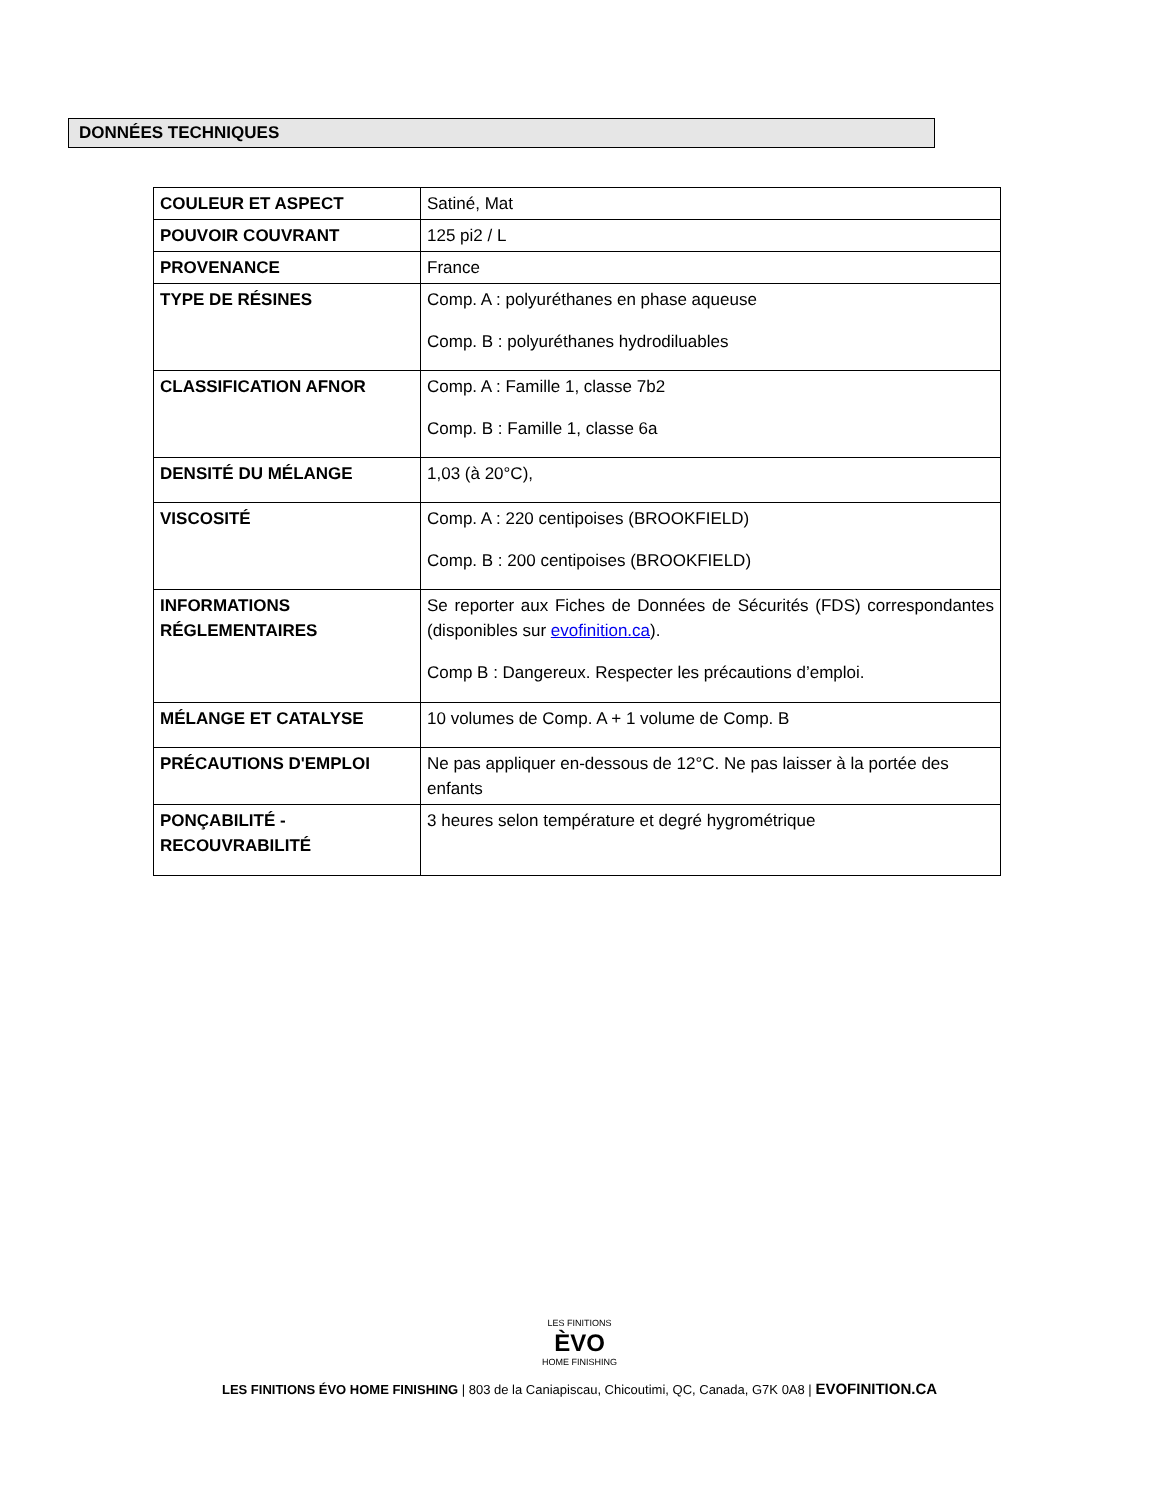DONNÉES TECHNIQUES
| COULEUR ET ASPECT | Satiné, Mat |
| POUVOIR COUVRANT | 125 pi2 / L |
| PROVENANCE | France |
| TYPE DE RÉSINES | Comp. A : polyuréthanes en phase aqueuse Comp. B : polyuréthanes hydrodiluables |
| CLASSIFICATION AFNOR | Comp. A : Famille 1, classe 7b2 Comp. B : Famille 1, classe 6a |
| DENSITÉ DU MÉLANGE | 1,03 (à 20°C), |
| VISCOSITÉ | Comp. A : 220 centipoises (BROOKFIELD) Comp. B : 200 centipoises (BROOKFIELD) |
| INFORMATIONS RÉGLEMENTAIRES | Se reporter aux Fiches de Données de Sécurités (FDS) correspondantes (disponibles sur evofinition.ca ). Comp B : Dangereux. Respecter les précautions d’emploi. |
| MÉLANGE ET CATALYSE | 10 volumes de Comp. A + 1 volume de Comp. B |
| PRÉCAUTIONS D'EMPLOI | Ne pas appliquer en-dessous de 12°C. Ne pas laisser à la portée des enfants |
| PONÇABILITÉ - RECOUVRABILITÉ | 3 heures selon température et degré hygrométrique |
LES FINITIONS
ÈVO
HOME FINISHING
LES FINITIONS ÉVO HOME FINISHING | 803 de la Caniapiscau, Chicoutimi, QC, Canada, G7K 0A8 | EVOFINITION.CA